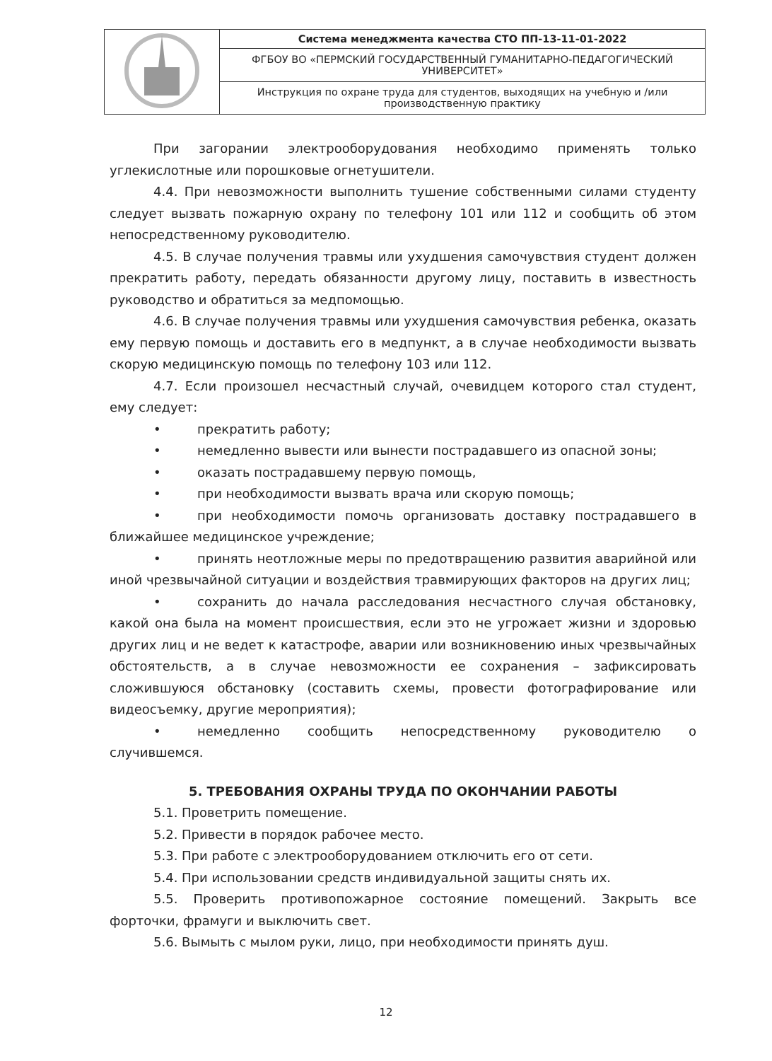| | Система менеджмента качества СТО ПП-13-11-01-2022 |
| | ФГБОУ ВО «ПЕРМСКИЙ ГОСУДАРСТВЕННЫЙ ГУМАНИТАРНО-ПЕДАГОГИЧЕСКИЙ УНИВЕРСИТЕТ» |
| | Инструкция по охране труда для студентов, выходящих на учебную и /или производственную практику |
При загорании электрооборудования необходимо применять только углекислотные или порошковые огнетушители.
4.4. При невозможности выполнить тушение собственными силами студенту следует вызвать пожарную охрану по телефону 101 или 112 и сообщить об этом непосредственному руководителю.
4.5. В случае получения травмы или ухудшения самочувствия студент должен прекратить работу, передать обязанности другому лицу, поставить в известность руководство и обратиться за медпомощью.
4.6. В случае получения травмы или ухудшения самочувствия ребенка, оказать ему первую помощь и доставить его в медпункт, а в случае необходимости вызвать скорую медицинскую помощь по телефону 103 или 112.
4.7. Если произошел несчастный случай, очевидцем которого стал студент, ему следует:
• прекратить работу;
• немедленно вывести или вынести пострадавшего из опасной зоны;
• оказать пострадавшему первую помощь,
• при необходимости вызвать врача или скорую помощь;
• при необходимости помочь организовать доставку пострадавшего в ближайшее медицинское учреждение;
• принять неотложные меры по предотвращению развития аварийной или иной чрезвычайной ситуации и воздействия травмирующих факторов на других лиц;
• сохранить до начала расследования несчастного случая обстановку, какой она была на момент происшествия, если это не угрожает жизни и здоровью других лиц и не ведет к катастрофе, аварии или возникновению иных чрезвычайных обстоятельств, а в случае невозможности ее сохранения – зафиксировать сложившуюся обстановку (составить схемы, провести фотографирование или видеосъемку, другие мероприятия);
• немедленно сообщить непосредственному руководителю о случившемся.
5. ТРЕБОВАНИЯ ОХРАНЫ ТРУДА ПО ОКОНЧАНИИ РАБОТЫ
5.1. Проветрить помещение.
5.2. Привести в порядок рабочее место.
5.3. При работе с электрооборудованием отключить его от сети.
5.4. При использовании средств индивидуальной защиты снять их.
5.5. Проверить противопожарное состояние помещений. Закрыть все форточки, фрамуги и выключить свет.
5.6. Вымыть с мылом руки, лицо, при необходимости принять душ.
12